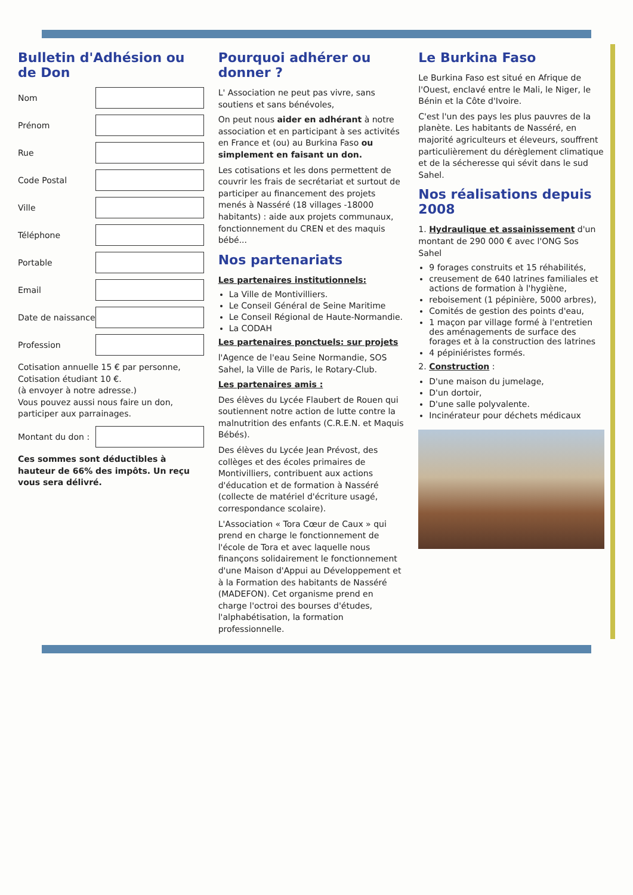Bulletin d'Adhésion ou de Don
Nom
Prénom
Rue
Code Postal
Ville
Téléphone
Portable
Email
Date de naissance
Profession
Cotisation annuelle 15 € par personne, Cotisation étudiant 10 €.
(à envoyer à notre adresse.)
Vous pouvez aussi nous faire un don, participer aux parrainages.
Montant du don :
Ces sommes sont déductibles à hauteur de 66% des impôts. Un reçu vous sera délivré.
Pourquoi adhérer ou donner ?
L' Association ne peut pas vivre, sans soutiens et sans bénévoles,
On peut nous aider en adhérant à notre association et en participant à ses activités en France et (ou) au Burkina Faso ou simplement en faisant un don.
Les cotisations et les dons permettent de couvrir les frais de secrétariat et surtout de participer au financement des projets menés à Nasséré (18 villages -18000 habitants) : aide aux projets communaux, fonctionnement du CREN et des maquis bébé...
Nos partenariats
Les partenaires institutionnels:
La Ville de Montivilliers.
Le Conseil Général de Seine Maritime
Le Conseil Régional de Haute-Normandie.
La CODAH
Les partenaires ponctuels: sur projets
l'Agence de l'eau Seine Normandie, SOS Sahel, la Ville de Paris, le Rotary-Club.
Les partenaires amis :
Des élèves du Lycée Flaubert de Rouen qui soutiennent notre action de lutte contre la malnutrition des enfants (C.R.E.N. et Maquis Bébés).
Des élèves du Lycée Jean Prévost, des collèges et des écoles primaires de Montivilliers, contribuent aux actions d'éducation et de formation à Nasséré (collecte de matériel d'écriture usagé, correspondance scolaire).
L'Association « Tora Cœur de Caux » qui prend en charge le fonctionnement de l'école de Tora et avec laquelle nous finançons solidairement le fonctionnement d'une Maison d'Appui au Développement et à la Formation des habitants de Nasséré (MADEFON). Cet organisme prend en charge l'octroi des bourses d'études, l'alphabétisation, la formation professionnelle.
Le Burkina Faso
Le Burkina Faso est situé en Afrique de l'Ouest, enclavé entre le Mali, le Niger, le Bénin et la Côte d'Ivoire.
C'est l'un des pays les plus pauvres de la planète. Les habitants de Nasséré, en majorité agriculteurs et éleveurs, souffrent particulièrement du dérèglement climatique et de la sécheresse qui sévit dans le sud Sahel.
Nos réalisations depuis 2008
1. Hydraulique et assainissement d'un montant de 290 000 € avec l'ONG Sos Sahel
9 forages construits et 15 réhabilités,
creusement de 640 latrines familiales et actions de formation à l'hygiène,
reboisement (1 pépinière, 5000 arbres),
Comités de gestion des points d'eau,
1 maçon par village formé à l'entretien des aménagements de surface des forages et à la construction des latrines
4 pépiniéristes formés.
2. Construction :
D'une maison du jumelage,
D'un dortoir,
D'une salle polyvalente.
Incinérateur pour déchets médicaux